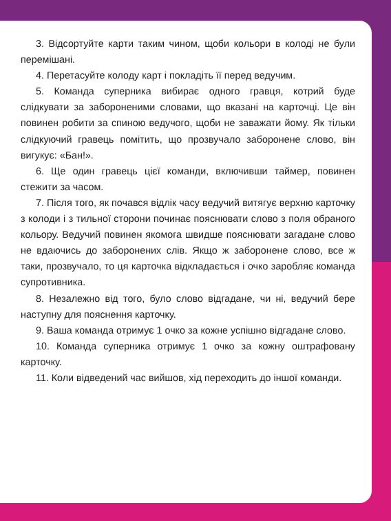3. Відсортуйте карти таким чином, щоби кольори в колоді не були перемішані.
4. Перетасуйте колоду карт і покладіть її перед ведучим.
5. Команда суперника вибирає одного гравця, котрий буде слідкувати за забороненими словами, що вказані на карточці. Це він повинен робити за спиною ведучого, щоби не заважати йому. Як тільки слідкуючий гравець помітить, що прозвучало заборонене слово, він вигукує: «Бан!».
6. Ще один гравець цієї команди, включивши таймер, повинен стежити за часом.
7. Після того, як почався відлік часу ведучий витягує верхню карточку з колоди і з тильної сторони починає пояснювати слово з поля обраного кольору. Ведучий повинен якомога швидше пояснювати загадане слово не вдаючись до заборонених слів. Якщо ж заборонене слово, все ж таки, прозвучало, то ця карточка відкладається і очко заробляє команда супротивника.
8. Незалежно від того, було слово відгадане, чи ні, ведучий бере наступну для пояснення карточку.
9. Ваша команда отримує 1 очко за кожне успішно відгадане слово.
10. Команда суперника отримує 1 очко за кожну оштрафовану карточку.
11. Коли відведений час вийшов, хід переходить до іншої команди.